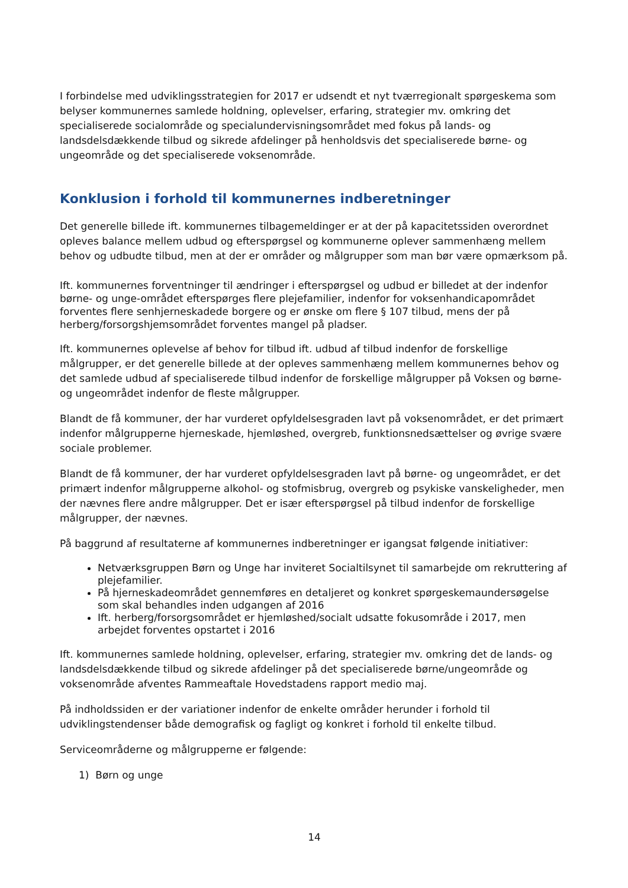I forbindelse med udviklingsstrategien for 2017 er udsendt et nyt tværregionalt spørgeskema som belyser kommunernes samlede holdning, oplevelser, erfaring, strategier mv. omkring det specialiserede socialområde og specialundervisningsområdet med fokus på lands- og landsdelsdækkende tilbud og sikrede afdelinger på henholdsvis det specialiserede børne- og ungeområde og det specialiserede voksenområde.
Konklusion i forhold til kommunernes indberetninger
Det generelle billede ift. kommunernes tilbagemeldinger er at der på kapacitetssiden overordnet opleves balance mellem udbud og efterspørgsel og kommunerne oplever sammenhæng mellem behov og udbudte tilbud, men at der er områder og målgrupper som man bør være opmærksom på.
Ift. kommunernes forventninger til ændringer i efterspørgsel og udbud er billedet at der indenfor børne- og unge-området efterspørges flere plejefamilier, indenfor for voksenhandicapområdet forventes flere senhjerneskadede borgere og er ønske om flere § 107 tilbud, mens der på herberg/forsorgshjemsområdet forventes mangel på pladser.
Ift. kommunernes oplevelse af behov for tilbud ift. udbud af tilbud indenfor de forskellige målgrupper, er det generelle billede at der opleves sammenhæng mellem kommunernes behov og det samlede udbud af specialiserede tilbud indenfor de forskellige målgrupper på Voksen og børne- og ungeområdet indenfor de fleste målgrupper.
Blandt de få kommuner, der har vurderet opfyldelsesgraden lavt på voksenområdet, er det primært indenfor målgrupperne hjerneskade, hjemløshed, overgreb, funktionsnedsættelser og øvrige svære sociale problemer.
Blandt de få kommuner, der har vurderet opfyldelsesgraden lavt på børne- og ungeområdet, er det primært indenfor målgrupperne alkohol- og stofmisbrug, overgreb og psykiske vanskeligheder, men der nævnes flere andre målgrupper. Det er især efterspørgsel på tilbud indenfor de forskellige målgrupper, der nævnes.
På baggrund af resultaterne af kommunernes indberetninger er igangsat følgende initiativer:
Netværksgruppen Børn og Unge har inviteret Socialtilsynet til samarbejde om rekruttering af plejefamilier.
På hjerneskadeområdet gennemføres en detaljeret og konkret spørgeskemaundersøgelse som skal behandles inden udgangen af 2016
Ift. herberg/forsorgsområdet er hjemløshed/socialt udsatte fokusområde i 2017, men arbejdet forventes opstartet i 2016
Ift. kommunernes samlede holdning, oplevelser, erfaring, strategier mv. omkring det de lands- og landsdelsdækkende tilbud og sikrede afdelinger på det specialiserede børne/ungeområde og voksenområde afventes Rammeaftale Hovedstadens rapport medio maj.
På indholdssiden er der variationer indenfor de enkelte områder herunder i forhold til udviklingstendenser både demografisk og fagligt og konkret i forhold til enkelte tilbud.
Serviceområderne og målgrupperne er følgende:
1) Børn og unge
14